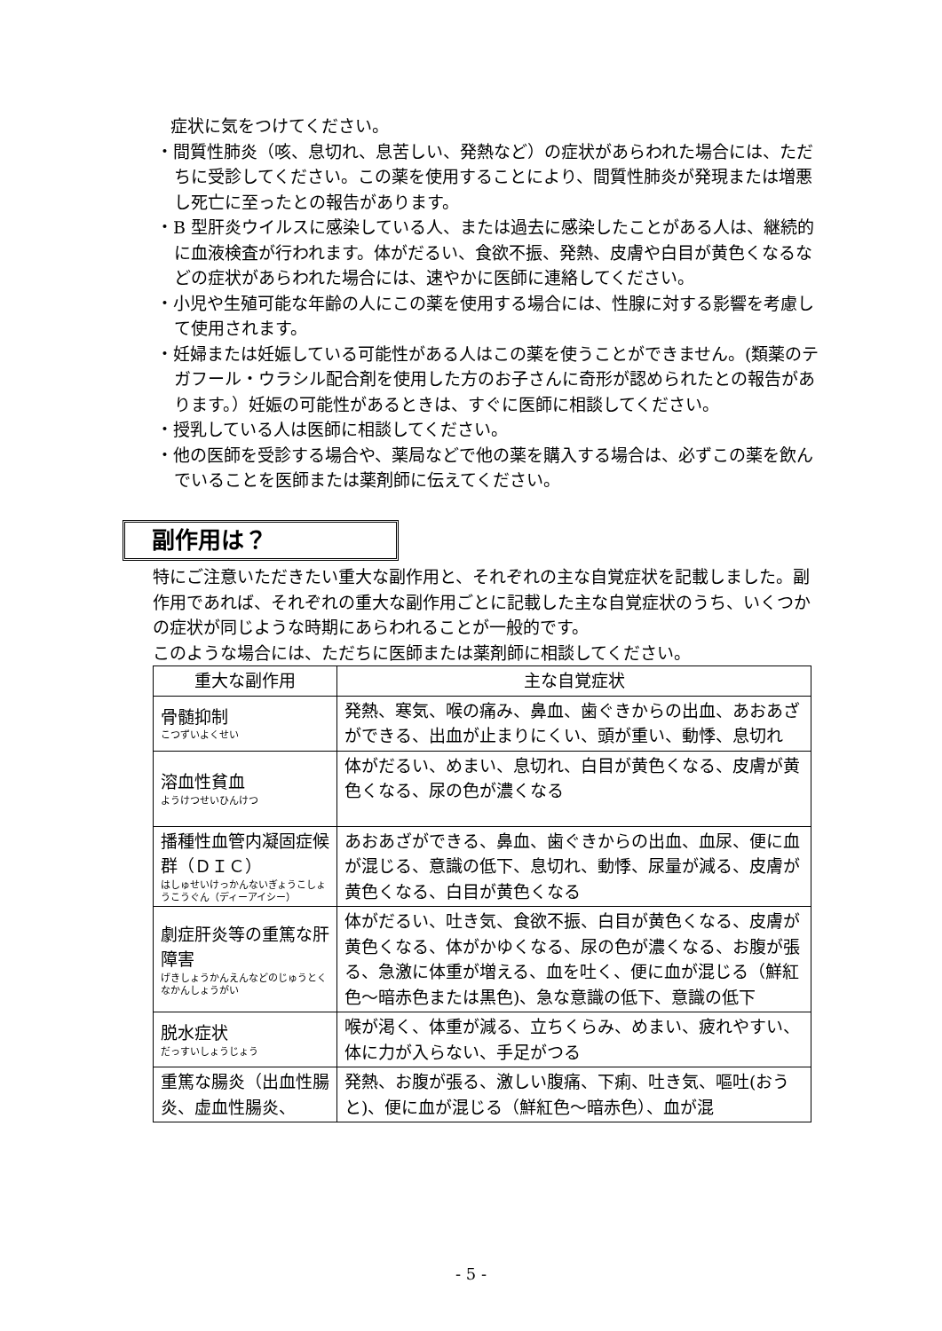症状に気をつけてください。
・間質性肺炎（咳、息切れ、息苦しい、発熱など）の症状があらわれた場合には、ただちに受診してください。この薬を使用することにより、間質性肺炎が発現または増悪し死亡に至ったとの報告があります。
・B 型肝炎ウイルスに感染している人、または過去に感染したことがある人は、継続的に血液検査が行われます。体がだるい、食欲不振、発熱、皮膚や白目が黄色くなるなどの症状があらわれた場合には、速やかに医師に連絡してください。
・小児や生殖可能な年齢の人にこの薬を使用する場合には、性腺に対する影響を考慮して使用されます。
・妊婦または妊娠している可能性がある人はこの薬を使うことができません。(類薬のテガフール・ウラシル配合剤を使用した方のお子さんに奇形が認められたとの報告があります。）妊娠の可能性があるときは、すぐに医師に相談してください。
・授乳している人は医師に相談してください。
・他の医師を受診する場合や、薬局などで他の薬を購入する場合は、必ずこの薬を飲んでいることを医師または薬剤師に伝えてください。
副作用は？
特にご注意いただきたい重大な副作用と、それぞれの主な自覚症状を記載しました。副作用であれば、それぞれの重大な副作用ごとに記載した主な自覚症状のうち、いくつかの症状が同じような時期にあらわれることが一般的です。
このような場合には、ただちに医師または薬剤師に相談してください。
| 重大な副作用 | 主な自覚症状 |
| --- | --- |
| 骨髄抑制 こつずいよくせい | 発熱、寒気、喉の痛み、鼻血、歯ぐきからの出血、あおあざができる、出血が止まりにくい、頭が重い、動悸、息切れ |
| 溶血性貧血 ようけつせいひんけつ | 体がだるい、めまい、息切れ、白目が黄色くなる、皮膚が黄色くなる、尿の色が濃くなる |
| 播種性血管内凝固症候群（ＤＩＣ） はしゅせいけっかんないぎょうこしょうこうぐん（ディーアイシー） | あおあざができる、鼻血、歯ぐきからの出血、血尿、便に血が混じる、意識の低下、息切れ、動悸、尿量が減る、皮膚が黄色くなる、白目が黄色くなる |
| 劇症肝炎等の重篤な肝障害 げきしょうかんえんなどのじゅうとくなかんしょうがい | 体がだるい、吐き気、食欲不振、白目が黄色くなる、皮膚が黄色くなる、体がかゆくなる、尿の色が濃くなる、お腹が張る、急激に体重が増える、血を吐く、便に血が混じる（鮮紅色～暗赤色または黒色)、急な意識の低下、意識の低下 |
| 脱水症状 だっすいしょうじょう | 喉が渇く、体重が減る、立ちくらみ、めまい、疲れやすい、体に力が入らない、手足がつる |
| 重篤な腸炎（出血性腸炎、虚血性腸炎、 | 発熱、お腹が張る、激しい腹痛、下痢、吐き気、嘔吐(おうと)、便に血が混じる（鮮紅色～暗赤色）、血が混 |
- 5 -